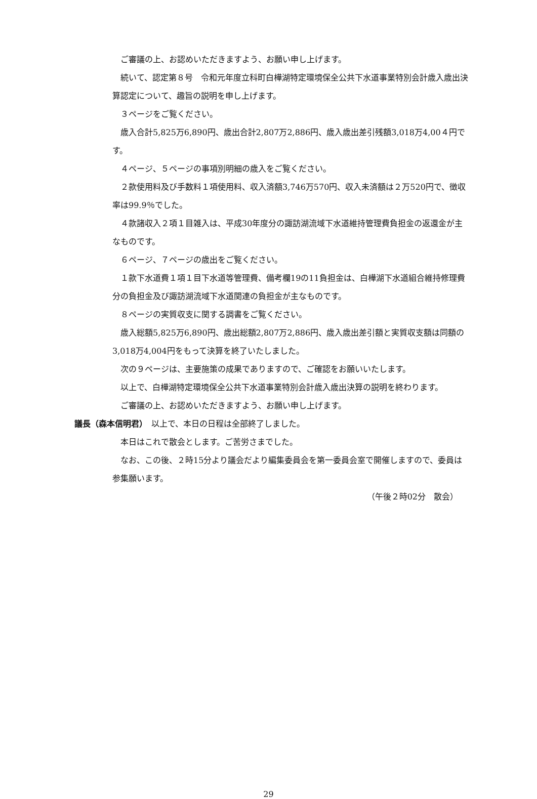ご審議の上、お認めいただきますよう、お願い申し上げます。
続いて、認定第８号　令和元年度立科町白樺湖特定環境保全公共下水道事業特別会計歳入歳出決算認定について、趣旨の説明を申し上げます。
３ページをご覧ください。
歳入合計5,825万6,890円、歳出合計2,807万2,886円、歳入歳出差引残額3,018万4,00４円です。
４ページ、５ページの事項別明細の歳入をご覧ください。
２款使用料及び手数料１項使用料、収入済額3,746万570円、収入未済額は２万520円で、徴収率は99.9％でした。
４款諸収入２項１目雑入は、平成30年度分の諏訪湖流域下水道維持管理費負担金の返還金が主なものです。
６ページ、７ページの歳出をご覧ください。
１款下水道費１項１目下水道等管理費、備考欄19の11負担金は、白樺湖下水道組合維持修理費分の負担金及び諏訪湖流域下水道関連の負担金が主なものです。
８ページの実質収支に関する調書をご覧ください。
歳入総額5,825万6,890円、歳出総額2,807万2,886円、歳入歳出差引額と実質収支額は同額の3,018万4,004円をもって決算を終了いたしました。
次の９ページは、主要施策の成果でありますので、ご確認をお願いいたします。
以上で、白樺湖特定環境保全公共下水道事業特別会計歳入歳出決算の説明を終わります。
ご審議の上、お認めいただきますよう、お願い申し上げます。
議長（森本信明君）　以上で、本日の日程は全部終了しました。
本日はこれで散会とします。ご苦労さまでした。
なお、この後、２時15分より議会だより編集委員会を第一委員会室で開催しますので、委員は参集願います。
（午後２時02分　散会）
29